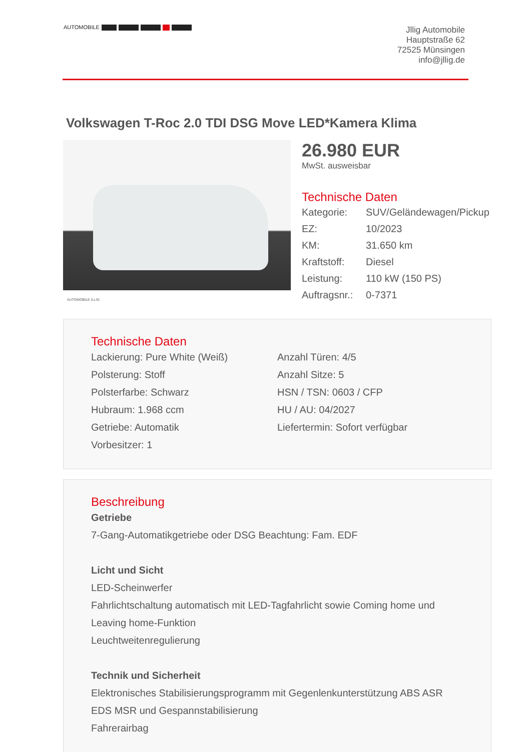AUTOMOBILE
Jllig Automobile
Hauptstraße 62
72525 Münsingen
info@jllig.de
Volkswagen T-Roc 2.0 TDI DSG Move LED*Kamera Klima
AUTOMOBILE ILLIG
26.980 EUR
MwSt. ausweisbar
Technische Daten
| Kategorie: | SUV/Geländewagen/Pickup |
| EZ: | 10/2023 |
| KM: | 31.650 km |
| Kraftstoff: | Diesel |
| Leistung: | 110 kW (150 PS) |
| Auftragsnr.: | 0-7371 |
Technische Daten
Lackierung: Pure White (Weiß)
Polsterung: Stoff
Polsterfarbe: Schwarz
Hubraum: 1.968 ccm
Getriebe: Automatik
Vorbesitzer: 1
Anzahl Türen: 4/5
Anzahl Sitze: 5
HSN / TSN: 0603 / CFP
HU / AU: 04/2027
Liefertermin: Sofort verfügbar
Beschreibung
Getriebe
7-Gang-Automatikgetriebe oder DSG Beachtung: Fam. EDF
Licht und Sicht
LED-Scheinwerfer
Fahrlichtschaltung automatisch mit LED-Tagfahrlicht sowie Coming home und Leaving home-Funktion
Leuchtweitenregulierung
Technik und Sicherheit
Elektronisches Stabilisierungsprogramm mit Gegenlenkunterstützung ABS ASR EDS MSR und Gespannstabilisierung
Fahrerairbag